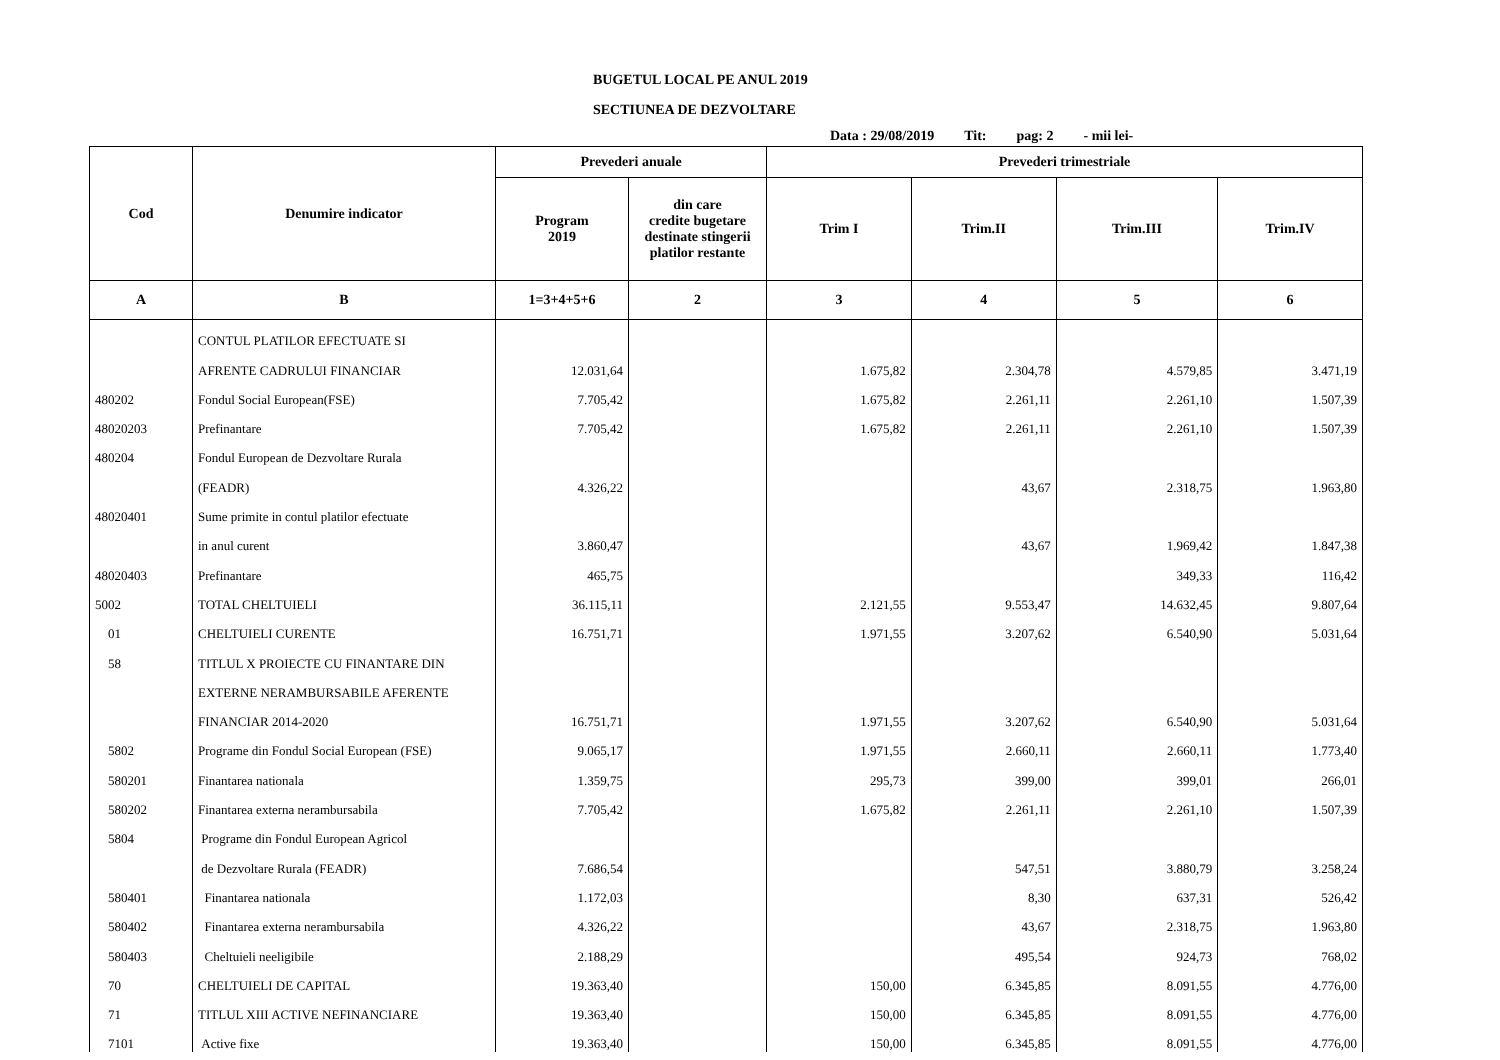BUGETUL LOCAL PE ANUL 2019
SECTIUNEA DE DEZVOLTARE
Data : 29/08/2019 Tit: pag: 2 - mii lei-
| Cod | Denumire indicator | Prevederi anuale | | Prevederi trimestriale | | | |
| --- | --- | --- | --- | --- | --- | --- | --- |
| | | Program 2019 | din care credite bugetare destinate stingerii platilor restante | Trim I | Trim.II | Trim.III | Trim.IV |
| A | B | 1=3+4+5+6 | 2 | 3 | 4 | 5 | 6 |
| | CONTUL PLATILOR EFECTUATE SI | | | | | | |
| | AFRENTE CADRULUI FINANCIAR | 12.031,64 | | 1.675,82 | 2.304,78 | 4.579,85 | 3.471,19 |
| 480202 | Fondul Social European(FSE) | 7.705,42 | | 1.675,82 | 2.261,11 | 2.261,10 | 1.507,39 |
| 48020203 | Prefinantare | 7.705,42 | | 1.675,82 | 2.261,11 | 2.261,10 | 1.507,39 |
| 480204 | Fondul European de Dezvoltare Rurala | | | | | | |
| | (FEADR) | 4.326,22 | | | 43,67 | 2.318,75 | 1.963,80 |
| 48020401 | Sume primite in contul platilor efectuate | | | | | | |
| | in anul curent | 3.860,47 | | | 43,67 | 1.969,42 | 1.847,38 |
| 48020403 | Prefinantare | 465,75 | | | | 349,33 | 116,42 |
| 5002 | TOTAL CHELTUIELI | 36.115,11 | | 2.121,55 | 9.553,47 | 14.632,45 | 9.807,64 |
| 01 | CHELTUIELI CURENTE | 16.751,71 | | 1.971,55 | 3.207,62 | 6.540,90 | 5.031,64 |
| 58 | TITLUL X PROIECTE CU FINANTARE DIN | | | | | | |
| | EXTERNE NERAMBURSABILE AFERENTE | | | | | | |
| | FINANCIAR 2014-2020 | 16.751,71 | | 1.971,55 | 3.207,62 | 6.540,90 | 5.031,64 |
| 5802 | Programe din Fondul Social European (FSE) | 9.065,17 | | 1.971,55 | 2.660,11 | 2.660,11 | 1.773,40 |
| 580201 | Finantarea nationala | 1.359,75 | | 295,73 | 399,00 | 399,01 | 266,01 |
| 580202 | Finantarea externa nerambursabila | 7.705,42 | | 1.675,82 | 2.261,11 | 2.261,10 | 1.507,39 |
| 5804 | Programe din Fondul European Agricol | | | | | | |
| | de Dezvoltare Rurala (FEADR) | 7.686,54 | | | 547,51 | 3.880,79 | 3.258,24 |
| 580401 | Finantarea nationala | 1.172,03 | | | 8,30 | 637,31 | 526,42 |
| 580402 | Finantarea externa nerambursabila | 4.326,22 | | | 43,67 | 2.318,75 | 1.963,80 |
| 580403 | Cheltuieli neeligibile | 2.188,29 | | | 495,54 | 924,73 | 768,02 |
| 70 | CHELTUIELI DE CAPITAL | 19.363,40 | | 150,00 | 6.345,85 | 8.091,55 | 4.776,00 |
| 71 | TITLUL XIII ACTIVE NEFINANCIARE | 19.363,40 | | 150,00 | 6.345,85 | 8.091,55 | 4.776,00 |
| 7101 | Active fixe | 19.363,40 | | 150,00 | 6.345,85 | 8.091,55 | 4.776,00 |